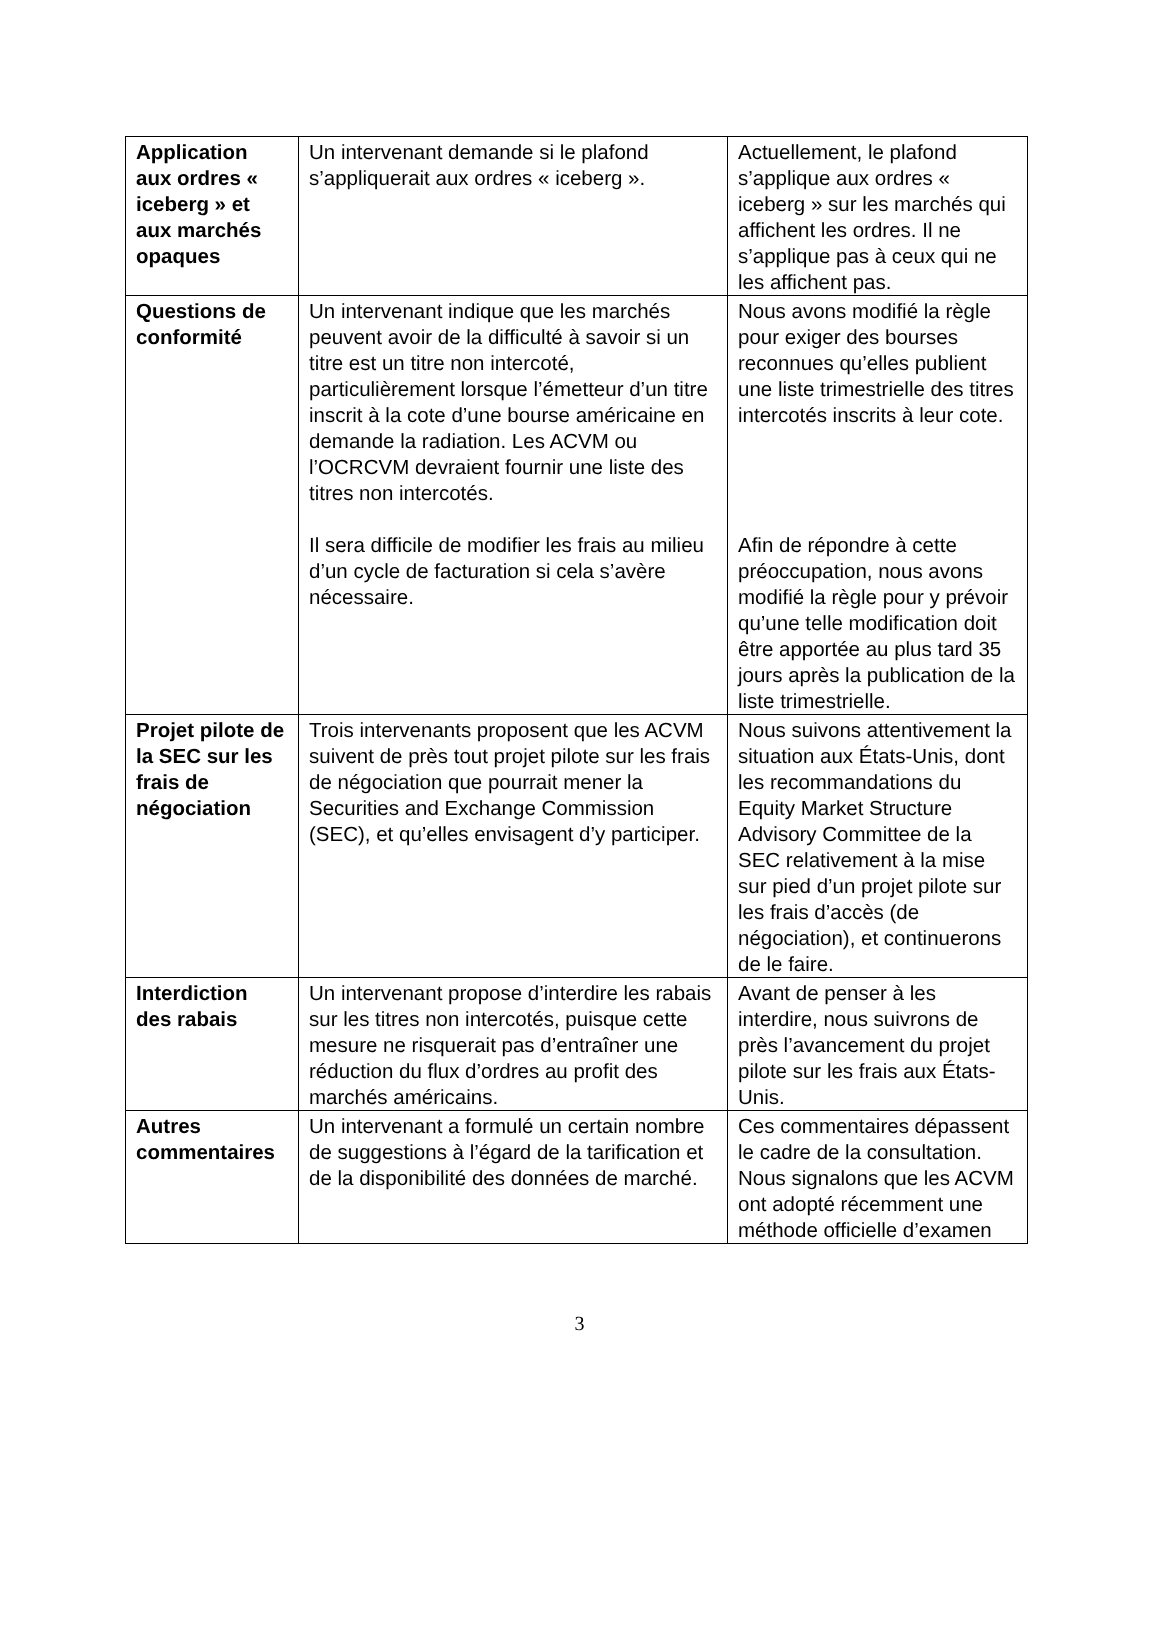| Application aux ordres « iceberg » et aux marchés opaques | Un intervenant demande si le plafond s’appliquerait aux ordres « iceberg ». | Actuellement, le plafond s’applique aux ordres « iceberg » sur les marchés qui affichent les ordres. Il ne s’applique pas à ceux qui ne les affichent pas. |
| Questions de conformité | Un intervenant indique que les marchés peuvent avoir de la difficulté à savoir si un titre est un titre non intercoté, particulièrement lorsque l’émetteur d’un titre inscrit à la cote d’une bourse américaine en demande la radiation. Les ACVM ou l’OCRCVM devraient fournir une liste des titres non intercotés. Il sera difficile de modifier les frais au milieu d’un cycle de facturation si cela s’avère nécessaire. | Nous avons modifié la règle pour exiger des bourses reconnues qu’elles publient une liste trimestrielle des titres intercotés inscrits à leur cote. Afin de répondre à cette préoccupation, nous avons modifié la règle pour y prévoir qu’une telle modification doit être apportée au plus tard 35 jours après la publication de la liste trimestrielle. |
| Projet pilote de la SEC sur les frais de négociation | Trois intervenants proposent que les ACVM suivent de près tout projet pilote sur les frais de négociation que pourrait mener la Securities and Exchange Commission (SEC), et qu’elles envisagent d’y participer. | Nous suivons attentivement la situation aux États-Unis, dont les recommandations du Equity Market Structure Advisory Committee de la SEC relativement à la mise sur pied d’un projet pilote sur les frais d’accès (de négociation), et continuerons de le faire. |
| Interdiction des rabais | Un intervenant propose d’interdire les rabais sur les titres non intercotés, puisque cette mesure ne risquerait pas d’entraîner une réduction du flux d’ordres au profit des marchés américains. | Avant de penser à les interdire, nous suivrons de près l’avancement du projet pilote sur les frais aux États-Unis. |
| Autres commentaires | Un intervenant a formulé un certain nombre de suggestions à l’égard de la tarification et de la disponibilité des données de marché. | Ces commentaires dépassent le cadre de la consultation. Nous signalons que les ACVM ont adopté récemment une méthode officielle d’examen |
3